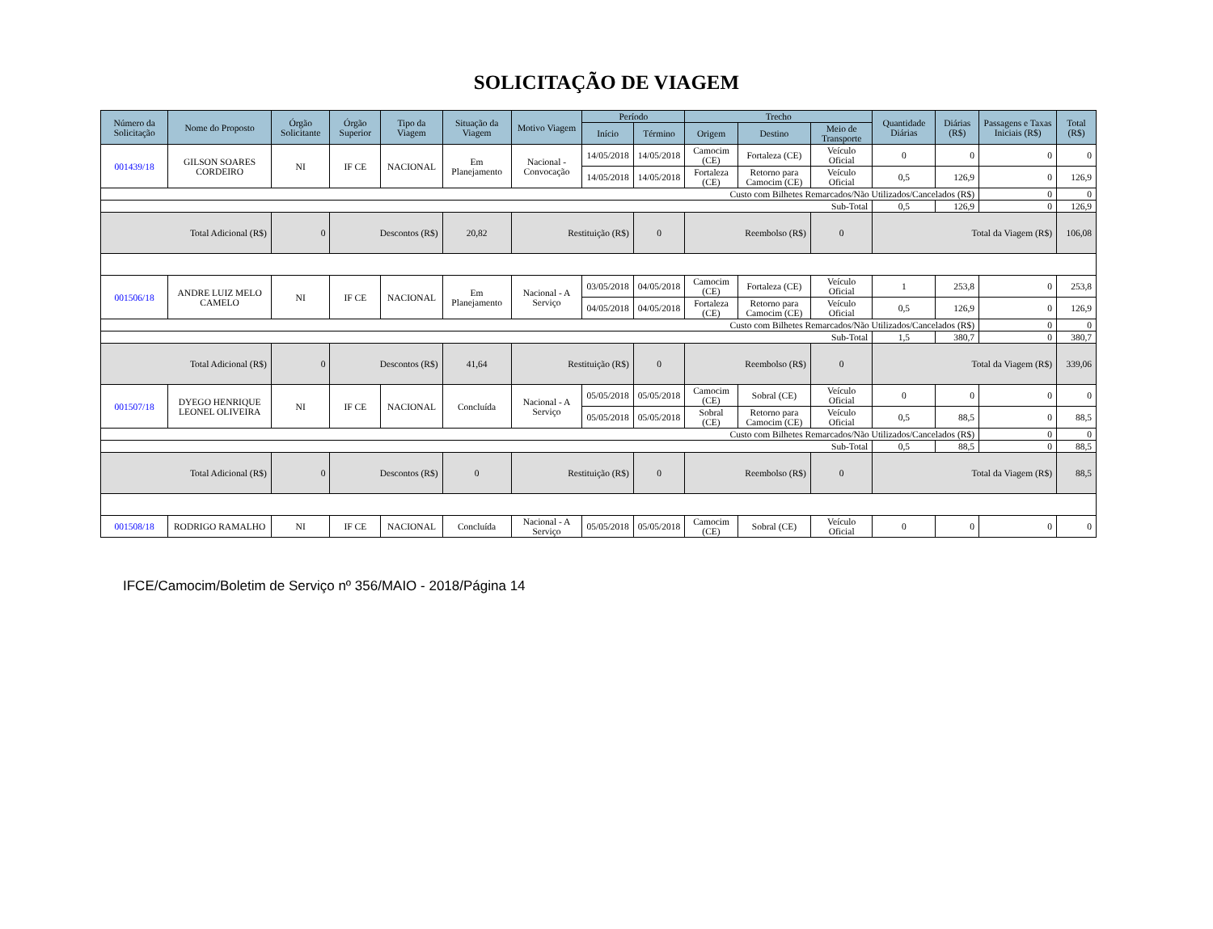SOLICITAÇÃO DE VIAGEM
| Número da Solicitação | Nome do Proposto | Órgão Solicitante | Órgão Superior | Tipo da Viagem | Situação da Viagem | Motivo Viagem | Período | | Trecho | | | Quantidade Diárias | Diárias (R$) | Passagens e Taxas Iniciais (R$) | Total (R$) |
| --- | --- | --- | --- | --- | --- | --- | --- | --- | --- | --- | --- | --- | --- | --- | --- |
| | | | | | | | Início | Término | Origem | Destino | Meio de Transporte | | | | |
| 001439/18 | GILSON SOARES CORDEIRO | NI | IF CE | NACIONAL | Em Planejamento | Nacional - Convocação | 14/05/2018 | 14/05/2018 | Camocim (CE) | Fortaleza (CE) | Veículo Oficial | 0 | 0 | 0 | 0 |
| | | | | | | | 14/05/2018 | 14/05/2018 | Fortaleza (CE) | Retorno para Camocim (CE) | Veículo Oficial | 0,5 | 126,9 | 0 | 126,9 |
| Custo com Bilhetes Remarcados/Não Utilizados/Cancelados (R$) | | | | | | | | | | | | | | 0 | 0 |
| Sub-Total | | | | | | | | | | | | 0,5 | 126,9 | 0 | 126,9 |
| Total Adicional (R$) | | 0 | Descontos (R$) | | 20,82 | Restituição (R$) | | 0 | Reembolso (R$) | | 0 | Total da Viagem (R$) | | | 106,08 |
| 001506/18 | ANDRE LUIZ MELO CAMELO | NI | IF CE | NACIONAL | Em Planejamento | Nacional - A Serviço | 03/05/2018 | 04/05/2018 | Camocim (CE) | Fortaleza (CE) | Veículo Oficial | 1 | 253,8 | 0 | 253,8 |
| | | | | | | | 04/05/2018 | 04/05/2018 | Fortaleza (CE) | Retorno para Camocim (CE) | Veículo Oficial | 0,5 | 126,9 | 0 | 126,9 |
| Custo com Bilhetes Remarcados/Não Utilizados/Cancelados (R$) | | | | | | | | | | | | | | 0 | 0 |
| Sub-Total | | | | | | | | | | | | 1,5 | 380,7 | 0 | 380,7 |
| Total Adicional (R$) | | 0 | Descontos (R$) | | 41,64 | Restituição (R$) | | 0 | Reembolso (R$) | | 0 | Total da Viagem (R$) | | | 339,06 |
| 001507/18 | DYEGO HENRIQUE LEONEL OLIVEIRA | NI | IF CE | NACIONAL | Concluída | Nacional - A Serviço | 05/05/2018 | 05/05/2018 | Camocim (CE) | Sobral (CE) | Veículo Oficial | 0 | 0 | 0 | 0 |
| | | | | | | | 05/05/2018 | 05/05/2018 | Sobral (CE) | Retorno para Camocim (CE) | Veículo Oficial | 0,5 | 88,5 | 0 | 88,5 |
| Custo com Bilhetes Remarcados/Não Utilizados/Cancelados (R$) | | | | | | | | | | | | | | 0 | 0 |
| Sub-Total | | | | | | | | | | | | 0,5 | 88,5 | 0 | 88,5 |
| Total Adicional (R$) | | 0 | Descontos (R$) | | 0 | Restituição (R$) | | 0 | Reembolso (R$) | | 0 | Total da Viagem (R$) | | | 88,5 |
| 001508/18 | RODRIGO RAMALHO | NI | IF CE | NACIONAL | Concluída | Nacional - A Serviço | 05/05/2018 | 05/05/2018 | Camocim (CE) | Sobral (CE) | Veículo Oficial | 0 | 0 | 0 | 0 |
IFCE/Camocim/Boletim de Serviço nº 356/MAIO - 2018/Página 14